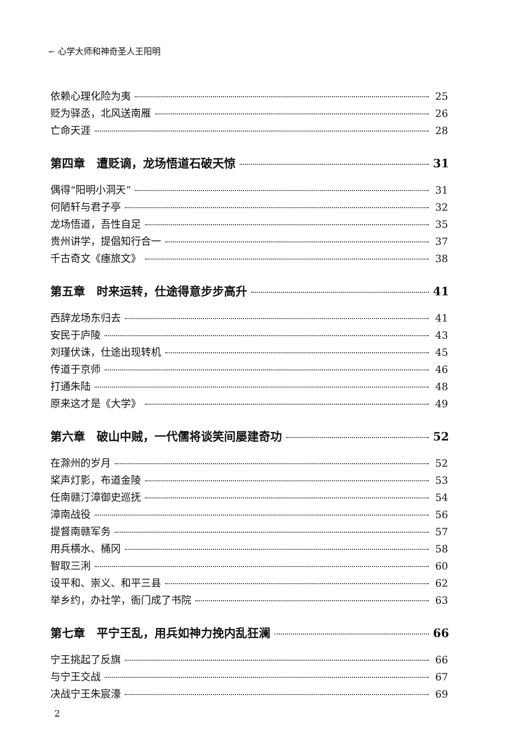∽ 心学大师和神奇圣人王阳明
依赖心理化险为夷 25
贬为驿丞，北风送南雁 26
亡命天涯 28
第四章　遭贬谪，龙场悟道石破天惊 31
偶得“阳明小洞天” 31
何陋轩与君子亭 32
龙场悟道，吾性自足 35
贵州讲学，提倡知行合一 37
千古奇文《瘗旅文》 38
第五章　时来运转，仕途得意步步高升 41
西辞龙场东归去 41
安民于庐陵 43
刘瑾伏诛，仕途出现转机 45
传道于京师 46
打通朱陆 48
原来这才是《大学》 49
第六章　破山中贼，一代儒将谈笑间屡建奇功 52
在滁州的岁月 52
桨声灯影，布道金陵 53
任南赣汀漳御史巡抚 54
漳南战役 56
提督南赣军务 57
用兵横水、桶冈 58
智取三浰 60
设平和、崇义、和平三县 62
举乡约，办社学，衙门成了书院 63
第七章　平宁王乱，用兵如神力挽内乱狂澜 66
宁王挑起了反旗 66
与宁王交战 67
决战宁王朱宸濠 69
2